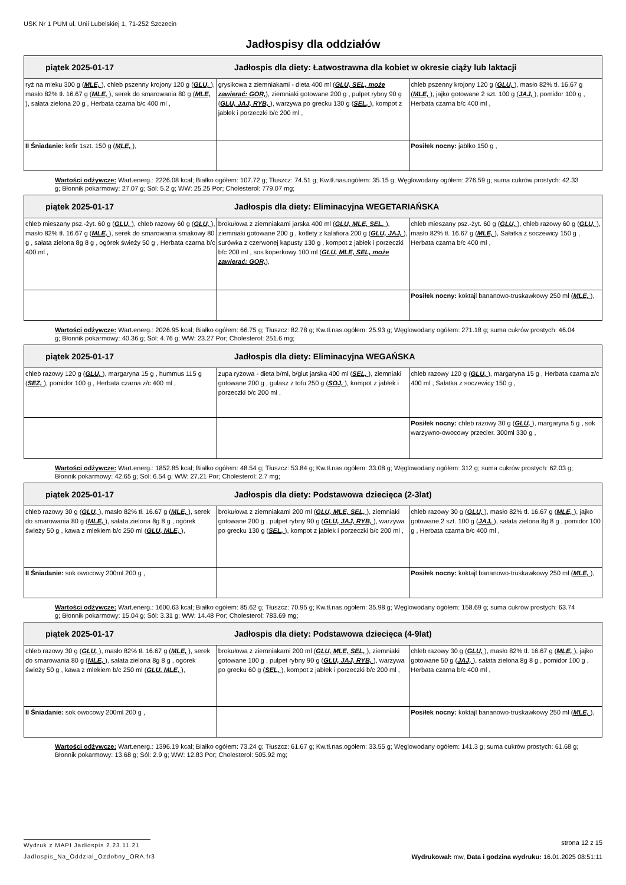USK Nr 1 PUM ul. Unii Lubelskiej 1, 71-252 Szczecin
Jadłospisy dla oddziałów
| piątek 2025-01-17 Jadłospis dla diety: Łatwostrawna dla kobiet w okresie ciąży lub laktacji | | |
| --- | --- | --- |
| ryż na mleku 300 g ( MLE, ), chleb pszenny krojony 120 g ( GLU, ), masło 82% tł. 16.67 g ( MLE, ), serek do smarowania 80 g ( MLE, ), sałata zielona 20 g , Herbata czarna b/c 400 ml , | grysikowa z ziemniakami - dieta 400 ml ( GLU, SEL, może zawierać: GOR, ), ziemniaki gotowane 200 g , pulpet rybny 90 g ( GLU, JAJ, RYB, ), warzywa po grecku 130 g ( SEL, ), kompot z jabłek i porzeczki b/c 200 ml , | chleb pszenny krojony 120 g ( GLU, ), masło 82% tł. 16.67 g ( MLE, ), jajko gotowane 2 szt. 100 g ( JAJ, ), pomidor 100 g , Herbata czarna b/c 400 ml , |
| II Śniadanie: kefir 1szt. 150 g ( MLE, ), | | Posiłek nocny: jabłko 150 g , |
Wartości odżywcze: Wart.energ.: 2226.08 kcal; Białko ogółem: 107.72 g; Tłuszcz: 74.51 g; Kw.tł.nas.ogółem: 35.15 g; Węglowodany ogółem: 276.59 g; suma cukrów prostych: 42.33 g; Błonnik pokarmowy: 27.07 g; Sól: 5.2 g; WW: 25.25 Por; Cholesterol: 779.07 mg;
| piątek 2025-01-17 Jadłospis dla diety: Eliminacyjna WEGETARIAŃSKA | | |
| --- | --- | --- |
| chleb mieszany psz.-żyt. 60 g ( GLU, ), chleb razowy 60 g ( GLU, ), masło 82% tł. 16.67 g ( MLE, ), serek do smarowania smakowy 80 g , sałata zielona 8g 8 g , ogórek świeży 50 g , Herbata czarna b/c 400 ml , | brokułowa z ziemniakami jarska 400 ml ( GLU, MLE, SEL, ), ziemniaki gotowane 200 g , kotlety z kalafiora 200 g ( GLU, JAJ, ), surówka z czerwonej kapusty 130 g , kompot z jabłek i porzeczki b/c 200 ml , sos koperkowy 100 ml ( GLU, MLE, SEL, może zawierać: GOR, ), | chleb mieszany psz.-żyt. 60 g ( GLU, ), chleb razowy 60 g ( GLU, ), masło 82% tł. 16.67 g ( MLE, ), Sałatka z soczewicy 150 g , Herbata czarna b/c 400 ml , |
| | | Posiłek nocny: koktajl bananowo-truskawkowy 250 ml ( MLE, ), |
Wartości odżywcze: Wart.energ.: 2026.95 kcal; Białko ogółem: 66.75 g; Tłuszcz: 82.78 g; Kw.tł.nas.ogółem: 25.93 g; Węglowodany ogółem: 271.18 g; suma cukrów prostych: 46.04 g; Błonnik pokarmowy: 40.36 g; Sól: 4.76 g; WW: 23.27 Por; Cholesterol: 251.6 mg;
| piątek 2025-01-17 Jadłospis dla diety: Eliminacyjna WEGAŃSKA | | |
| --- | --- | --- |
| chleb razowy 120 g ( GLU, ), margaryna 15 g , hummus 115 g ( SEZ, ), pomidor 100 g , Herbata czarna z/c 400 ml , | zupa ryżowa - dieta b/ml, b/glut jarska 400 ml ( SEL, ), ziemniaki gotowane 200 g , gulasz z tofu 250 g ( SOJ, ), kompot z jabłek i porzeczki b/c 200 ml , | chleb razowy 120 g ( GLU, ), margaryna 15 g , Herbata czarna z/c 400 ml , Sałatka z soczewicy 150 g , |
| | | Posiłek nocny: chleb razowy 30 g ( GLU, ), margaryna 5 g , sok warzywno-owocowy przecier. 300ml 330 g , |
Wartości odżywcze: Wart.energ.: 1852.85 kcal; Białko ogółem: 48.54 g; Tłuszcz: 53.84 g; Kw.tł.nas.ogółem: 33.08 g; Węglowodany ogółem: 312 g; suma cukrów prostych: 62.03 g; Błonnik pokarmowy: 42.65 g; Sól: 6.54 g; WW: 27.21 Por; Cholesterol: 2.7 mg;
| piątek 2025-01-17 Jadłospis dla diety: Podstawowa dziecięca (2-3lat) | | |
| --- | --- | --- |
| chleb razowy 30 g ( GLU, ), masło 82% tł. 16.67 g ( MLE, ), serek do smarowania 80 g ( MLE, ), sałata zielona 8g 8 g , ogórek świeży 50 g , kawa z mlekiem b/c 250 ml ( GLU, MLE, ), | brokułowa z ziemniakami 200 ml ( GLU, MLE, SEL, ), ziemniaki gotowane 200 g , pulpet rybny 90 g ( GLU, JAJ, RYB, ), warzywa po grecku 130 g ( SEL, ), kompot z jabłek i porzeczki b/c 200 ml , | chleb razowy 30 g ( GLU, ), masło 82% tł. 16.67 g ( MLE, ), jajko gotowane 2 szt. 100 g ( JAJ, ), sałata zielona 8g 8 g , pomidor 100 g , Herbata czarna b/c 400 ml , |
| II Śniadanie: sok owocowy 200ml 200 g , | | Posiłek nocny: koktajl bananowo-truskawkowy 250 ml ( MLE, ), |
Wartości odżywcze: Wart.energ.: 1600.63 kcal; Białko ogółem: 85.62 g; Tłuszcz: 70.95 g; Kw.tł.nas.ogółem: 35.98 g; Węglowodany ogółem: 158.69 g; suma cukrów prostych: 63.74 g; Błonnik pokarmowy: 15.04 g; Sól: 3.31 g; WW: 14.48 Por; Cholesterol: 783.69 mg;
| piątek 2025-01-17 Jadłospis dla diety: Podstawowa dziecięca (4-9lat) | | |
| --- | --- | --- |
| chleb razowy 30 g ( GLU, ), masło 82% tł. 16.67 g ( MLE, ), serek do smarowania 80 g ( MLE, ), sałata zielona 8g 8 g , ogórek świeży 50 g , kawa z mlekiem b/c 250 ml ( GLU, MLE, ), | brokułowa z ziemniakami 200 ml ( GLU, MLE, SEL, ), ziemniaki gotowane 100 g , pulpet rybny 90 g ( GLU, JAJ, RYB, ), warzywa po grecku 60 g ( SEL, ), kompot z jabłek i porzeczki b/c 200 ml , | chleb razowy 30 g ( GLU, ), masło 82% tł. 16.67 g ( MLE, ), jajko gotowane 50 g ( JAJ, ), sałata zielona 8g 8 g , pomidor 100 g , Herbata czarna b/c 400 ml , |
| II Śniadanie: sok owocowy 200ml 200 g , | | Posiłek nocny: koktajl bananowo-truskawkowy 250 ml ( MLE, ), |
Wartości odżywcze: Wart.energ.: 1396.19 kcal; Białko ogółem: 73.24 g; Tłuszcz: 61.67 g; Kw.tł.nas.ogółem: 33.55 g; Węglowodany ogółem: 141.3 g; suma cukrów prostych: 61.68 g; Błonnik pokarmowy: 13.68 g; Sól: 2.9 g; WW: 12.83 Por; Cholesterol: 505.92 mg;
Wydruk z MAPI Jadłospis 2.23.11.21
strona 12 z 15
Jadlospis_Na_Oddzial_Ozdobny_ORA.fr3
Wydrukował: mw, Data i godzina wydruku: 16.01.2025 08:51:11